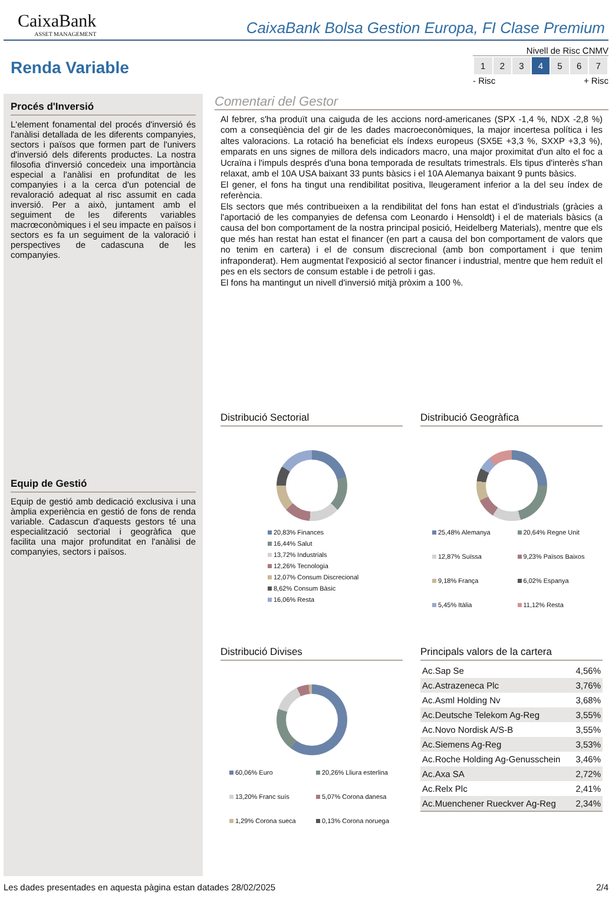CaixaBank
ASSET MANAGEMENT
CaixaBank Bolsa Gestion Europa, FI Clase Premium
Renda Variable
Nivell de Risc CNMV
| 1 | 2 | 3 | 4 | 5 | 6 | 7 |
- Risc + Risc
Procés d'Inversió
L'element fonamental del procés d'inversió és l'anàlisi detallada de les diferents companyies, sectors i països que formen part de l'univers d'inversió dels diferents productes. La nostra filosofia d'inversió concedeix una importància especial a l'anàlisi en profunditat de les companyies i a la cerca d'un potencial de revaloració adequat al risc assumit en cada inversió. Per a això, juntament amb el seguiment de les diferents variables macrœconòmiques i el seu impacte en països i sectors es fa un seguiment de la valoració i perspectives de cadascuna de les companyies.
Equip de Gestió
Equip de gestió amb dedicació exclusiva i una àmplia experiència en gestió de fons de renda variable. Cadascun d'aquests gestors té una especialització sectorial i geogràfica que facilita una major profunditat en l'anàlisi de companyies, sectors i països.
Comentari del Gestor
Al febrer, s'ha produït una caiguda de les accions nord-americanes (SPX -1,4 %, NDX -2,8 %) com a conseqüència del gir de les dades macroeconòmiques, la major incertesa política i les altes valoracions. La rotació ha beneficiat els índexs europeus (SX5E +3,3 %, SXXP +3,3 %), emparats en uns signes de millora dels indicadors macro, una major proximitat d'un alto el foc a Ucraïna i l'impuls després d'una bona temporada de resultats trimestrals. Els tipus d'interès s'han relaxat, amb el 10A USA baixant 33 punts bàsics i el 10A Alemanya baixant 9 punts bàsics.
El gener, el fons ha tingut una rendibilitat positiva, lleugerament inferior a la del seu índex de referència.
Els sectors que més contribueixen a la rendibilitat del fons han estat el d'industrials (gràcies a l'aportació de les companyies de defensa com Leonardo i Hensoldt) i el de materials bàsics (a causa del bon comportament de la nostra principal posició, Heidelberg Materials), mentre que els que més han restat han estat el financer (en part a causa del bon comportament de valors que no tenim en cartera) i el de consum discrecional (amb bon comportament i que tenim infraponderat). Hem augmentat l'exposició al sector financer i industrial, mentre que hem reduït el pes en els sectors de consum estable i de petroli i gas.
El fons ha mantingut un nivell d'inversió mitjà pròxim a 100 %.
Distribució Sectorial
20,83% Finances
16,44% Salut
13,72% Industrials
12,26% Tecnologia
12,07% Consum Discrecional
8,62% Consum Bàsic
16,06% Resta
Distribució Geogràfica
25,48% Alemanya
20,64% Regne Unit
12,87% Suïssa
9,23% Països Baixos
9,18% França
6,02% Espanya
5,45% Itàlia
11,12% Resta
Distribució Divises
60,06% Euro
20,26% Lliura esterlina
13,20% Franc suís
5,07% Corona danesa
1,29% Corona sueca
0,13% Corona noruega
Principals valors de la cartera
| Ac.Sap Se | 4,56% |
| Ac.Astrazeneca Plc | 3,76% |
| Ac.Asml Holding Nv | 3,68% |
| Ac.Deutsche Telekom Ag-Reg | 3,55% |
| Ac.Novo Nordisk A/S-B | 3,55% |
| Ac.Siemens Ag-Reg | 3,53% |
| Ac.Roche Holding Ag-Genusschein | 3,46% |
| Ac.Axa SA | 2,72% |
| Ac.Relx Plc | 2,41% |
| Ac.Muenchener Rueckver Ag-Reg | 2,34% |
Les dades presentades en aquesta pàgina estan datades 28/02/2025 2/4